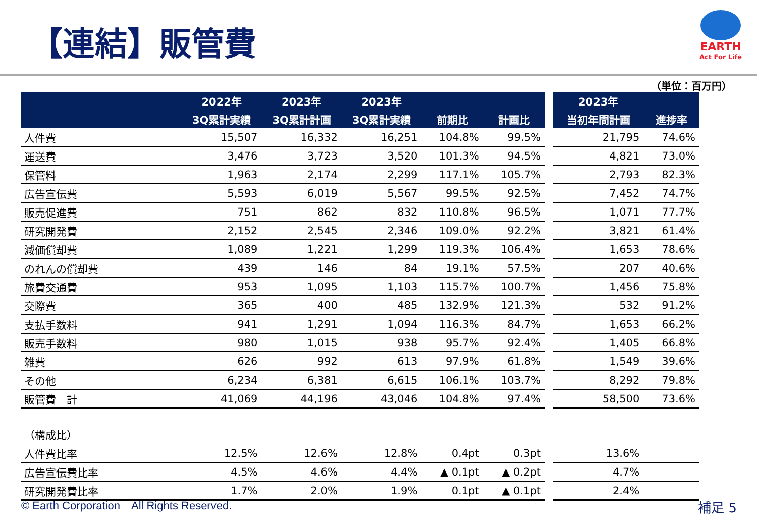【連結】販管費
EARTH
Act For Life
（単位：百万円）
| | 2022年 | 2023年 | 2023年 | | |
| --- | --- | --- | --- | --- | --- |
| | 3Q累計実績 | 3Q累計計画 | 3Q累計実績 | 前期比 | 計画比 |
| 人件費 | 15,507 | 16,332 | 16,251 | 104.8% | 99.5% |
| 運送費 | 3,476 | 3,723 | 3,520 | 101.3% | 94.5% |
| 保管料 | 1,963 | 2,174 | 2,299 | 117.1% | 105.7% |
| 広告宣伝費 | 5,593 | 6,019 | 5,567 | 99.5% | 92.5% |
| 販売促進費 | 751 | 862 | 832 | 110.8% | 96.5% |
| 研究開発費 | 2,152 | 2,545 | 2,346 | 109.0% | 92.2% |
| 減価償却費 | 1,089 | 1,221 | 1,299 | 119.3% | 106.4% |
| のれんの償却費 | 439 | 146 | 84 | 19.1% | 57.5% |
| 旅費交通費 | 953 | 1,095 | 1,103 | 115.7% | 100.7% |
| 交際費 | 365 | 400 | 485 | 132.9% | 121.3% |
| 支払手数料 | 941 | 1,291 | 1,094 | 116.3% | 84.7% |
| 販売手数料 | 980 | 1,015 | 938 | 95.7% | 92.4% |
| 雑費 | 626 | 992 | 613 | 97.9% | 61.8% |
| その他 | 6,234 | 6,381 | 6,615 | 106.1% | 103.7% |
| 販管費 計 | 41,069 | 44,196 | 43,046 | 104.8% | 97.4% |
| （構成比） | | | | | |
| 人件費比率 | 12.5% | 12.6% | 12.8% | 0.4pt | 0.3pt |
| 広告宣伝費比率 | 4.5% | 4.6% | 4.4% | ▲ 0.1pt | ▲ 0.2pt |
| 研究開発費比率 | 1.7% | 2.0% | 1.9% | 0.1pt | ▲ 0.1pt |
| 2023年 | |
| --- | --- |
| 当初年間計画 | 進捗率 |
| 21,795 | 74.6% |
| 4,821 | 73.0% |
| 2,793 | 82.3% |
| 7,452 | 74.7% |
| 1,071 | 77.7% |
| 3,821 | 61.4% |
| 1,653 | 78.6% |
| 207 | 40.6% |
| 1,456 | 75.8% |
| 532 | 91.2% |
| 1,653 | 66.2% |
| 1,405 | 66.8% |
| 1,549 | 39.6% |
| 8,292 | 79.8% |
| 58,500 | 73.6% |
| 13.6% | |
| 4.7% | |
| 2.4% | |
© Earth Corporation　All Rights Reserved.
補足 5